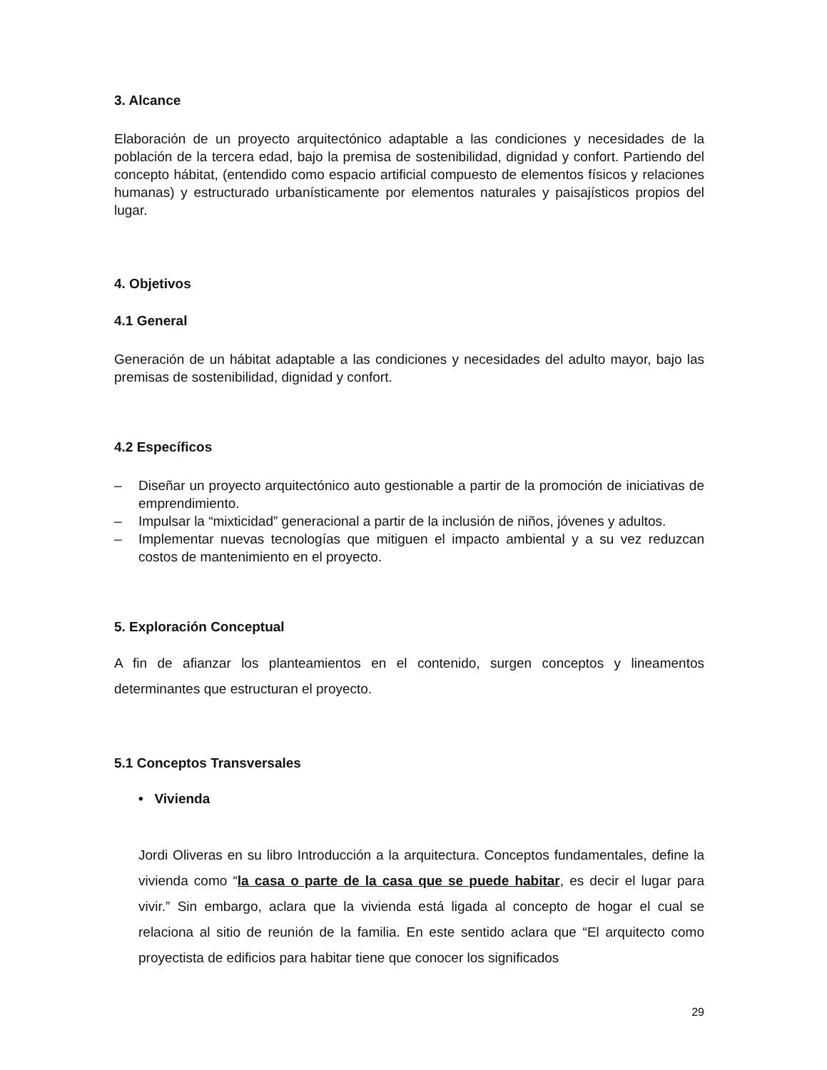3. Alcance
Elaboración de un proyecto arquitectónico adaptable a las condiciones y necesidades de la población de la tercera edad, bajo la premisa de sostenibilidad, dignidad y confort. Partiendo del concepto hábitat, (entendido como espacio artificial compuesto de elementos físicos y relaciones humanas) y estructurado urbanísticamente por elementos naturales y paisajísticos propios del lugar.
4. Objetivos
4.1 General
Generación de un hábitat adaptable a las condiciones y necesidades del adulto mayor, bajo las premisas de sostenibilidad, dignidad y confort.
4.2 Específicos
– Diseñar un proyecto arquitectónico auto gestionable a partir de la promoción de iniciativas de emprendimiento.
– Impulsar la “mixticidad” generacional a partir de la inclusión de niños, jóvenes y adultos.
– Implementar nuevas tecnologías que mitiguen el impacto ambiental y a su vez reduzcan costos de mantenimiento en el proyecto.
5. Exploración Conceptual
A fin de afianzar los planteamientos en el contenido, surgen conceptos y lineamentos determinantes que estructuran el proyecto.
5.1 Conceptos Transversales
• Vivienda
Jordi Oliveras en su libro Introducción a la arquitectura. Conceptos fundamentales, define la vivienda como “la casa o parte de la casa que se puede habitar, es decir el lugar para vivir.” Sin embargo, aclara que la vivienda está ligada al concepto de hogar el cual se relaciona al sitio de reunión de la familia. En este sentido aclara que “El arquitecto como proyectista de edificios para habitar tiene que conocer los significados
29